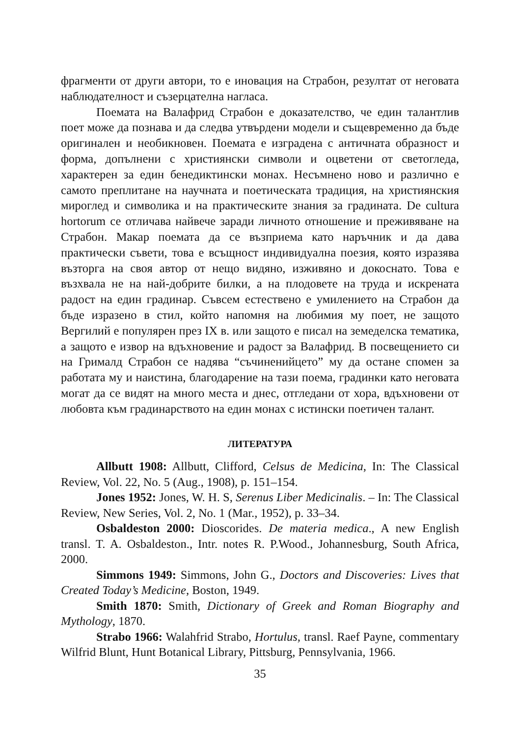фрагменти от други автори, то е иновация на Страбон, резултат от неговата наблюдателност и съзерцателна нагласа.
Поемата на Валафрид Страбон е доказателство, че един талантлив поет може да познава и да следва утвърдени модели и същевременно да бъде оригинален и необикновен. Поемата е изградена с античната образност и форма, допълнени с християнски символи и оцветени от светогледа, характерен за един бенедиктински монах. Несъмнено ново и различно е самото преплитане на научната и поетическата традиция, на християнския мироглед и символика и на практическите знания за градината. De cultura hortorum се отличава найвече заради личното отношение и преживяване на Страбон. Макар поемата да се възприема като наръчник и да дава практически съвети, това е всъщност индивидуална поезия, която изразява възторга на своя автор от нещо видяно, изживяно и докоснато. Това е възхвала не на най-добрите билки, а на плодовете на труда и искрената радост на един градинар. Съвсем естествено е умилението на Страбон да бъде изразено в стил, който напомня на любимия му поет, не защото Вергилий е популярен през IX в. или защото е писал на земеделска тематика, а защото е извор на вдъхновение и радост за Валафрид. В посвещението си на Грималд Страбон се надява “съчиненийцето” му да остане спомен за работата му и наистина, благодарение на тази поема, градинки като неговата могат да се видят на много места и днес, отгледани от хора, вдъхновени от любовта към градинарството на един монах с истински поетичен талант.
ЛИТЕРАТУРА
Allbutt 1908: Allbutt, Clifford, Celsus de Medicina, In: The Classical Review, Vol. 22, No. 5 (Aug., 1908), p. 151–154.
Jones 1952: Jones, W. H. S, Serenus Liber Medicinalis. – In: The Classical Review, New Series, Vol. 2, No. 1 (Mar., 1952), p. 33–34.
Osbaldeston 2000: Dioscorides. De materia medica., A new English transl. T. A. Osbaldeston., Intr. notes R. P.Wood., Johannesburg, South Africa, 2000.
Simmons 1949: Simmons, John G., Doctors and Discoveries: Lives that Created Today’s Medicine, Boston, 1949.
Smith 1870: Smith, Dictionary of Greek and Roman Biography and Mythology, 1870.
Strabo 1966: Walahfrid Strabo, Hortulus, transl. Raef Payne, commentary Wilfrid Blunt, Hunt Botanical Library, Pittsburg, Pennsylvania, 1966.
35